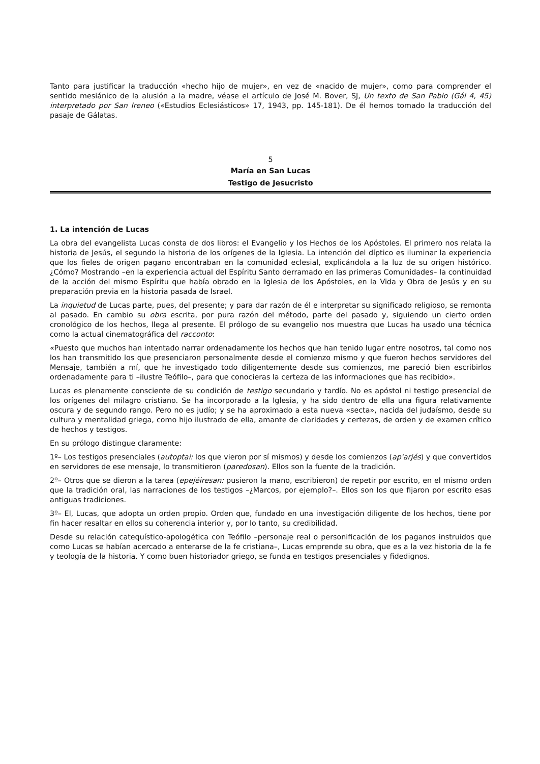Tanto para justificar la traducción «hecho hijo de mujer», en vez de «nacido de mujer», como para comprender el sentido mesiánico de la alusión a la madre, véase el artículo de José M. Bover, SJ, Un texto de San Pablo (Gál 4, 45) interpretado por San Ireneo («Estudios Eclesiásticos» 17, 1943, pp. 145-181). De él hemos tomado la traducción del pasaje de Gálatas.
5
María en San Lucas
Testigo de Jesucristo
1. La intención de Lucas
La obra del evangelista Lucas consta de dos libros: el Evangelio y los Hechos de los Apóstoles. El primero nos relata la historia de Jesús, el segundo la historia de los orígenes de la Iglesia. La intención del díptico es iluminar la experiencia que los fieles de origen pagano encontraban en la comunidad eclesial, explicándola a la luz de su origen histórico. ¿Cómo? Mostrando –en la experiencia actual del Espíritu Santo derramado en las primeras Comunidades– la continuidad de la acción del mismo Espíritu que había obrado en la Iglesia de los Apóstoles, en la Vida y Obra de Jesús y en su preparación previa en la historia pasada de Israel.
La inquietud de Lucas parte, pues, del presente; y para dar razón de él e interpretar su significado religioso, se remonta al pasado. En cambio su obra escrita, por pura razón del método, parte del pasado y, siguiendo un cierto orden cronológico de los hechos, llega al presente. El prólogo de su evangelio nos muestra que Lucas ha usado una técnica como la actual cinematográfica del racconto:
«Puesto que muchos han intentado narrar ordenadamente los hechos que han tenido lugar entre nosotros, tal como nos los han transmitido los que presenciaron personalmente desde el comienzo mismo y que fueron hechos servidores del Mensaje, también a mí, que he investigado todo diligentemente desde sus comienzos, me pareció bien escribirlos ordenadamente para ti –ilustre Teófilo–, para que conocieras la certeza de las informaciones que has recibido».
Lucas es plenamente consciente de su condición de testigo secundario y tardío. No es apóstol ni testigo presencial de los orígenes del milagro cristiano. Se ha incorporado a la Iglesia, y ha sido dentro de ella una figura relativamente oscura y de segundo rango. Pero no es judío; y se ha aproximado a esta nueva «secta», nacida del judaísmo, desde su cultura y mentalidad griega, como hijo ilustrado de ella, amante de claridades y certezas, de orden y de examen crítico de hechos y testigos.
En su prólogo distingue claramente:
1º– Los testigos presenciales (autoptai: los que vieron por sí mismos) y desde los comienzos (ap'arjés) y que convertidos en servidores de ese mensaje, lo transmitieron (paredosan). Ellos son la fuente de la tradición.
2º– Otros que se dieron a la tarea (epejéiresan: pusieron la mano, escribieron) de repetir por escrito, en el mismo orden que la tradición oral, las narraciones de los testigos –¿Marcos, por ejemplo?–. Ellos son los que fijaron por escrito esas antiguas tradiciones.
3º– El, Lucas, que adopta un orden propio. Orden que, fundado en una investigación diligente de los hechos, tiene por fin hacer resaltar en ellos su coherencia interior y, por lo tanto, su credibilidad.
Desde su relación catequístico-apologética con Teófilo –personaje real o personificación de los paganos instruidos que como Lucas se habían acercado a enterarse de la fe cristiana–, Lucas emprende su obra, que es a la vez historia de la fe y teología de la historia. Y como buen historiador griego, se funda en testigos presenciales y fidedignos.